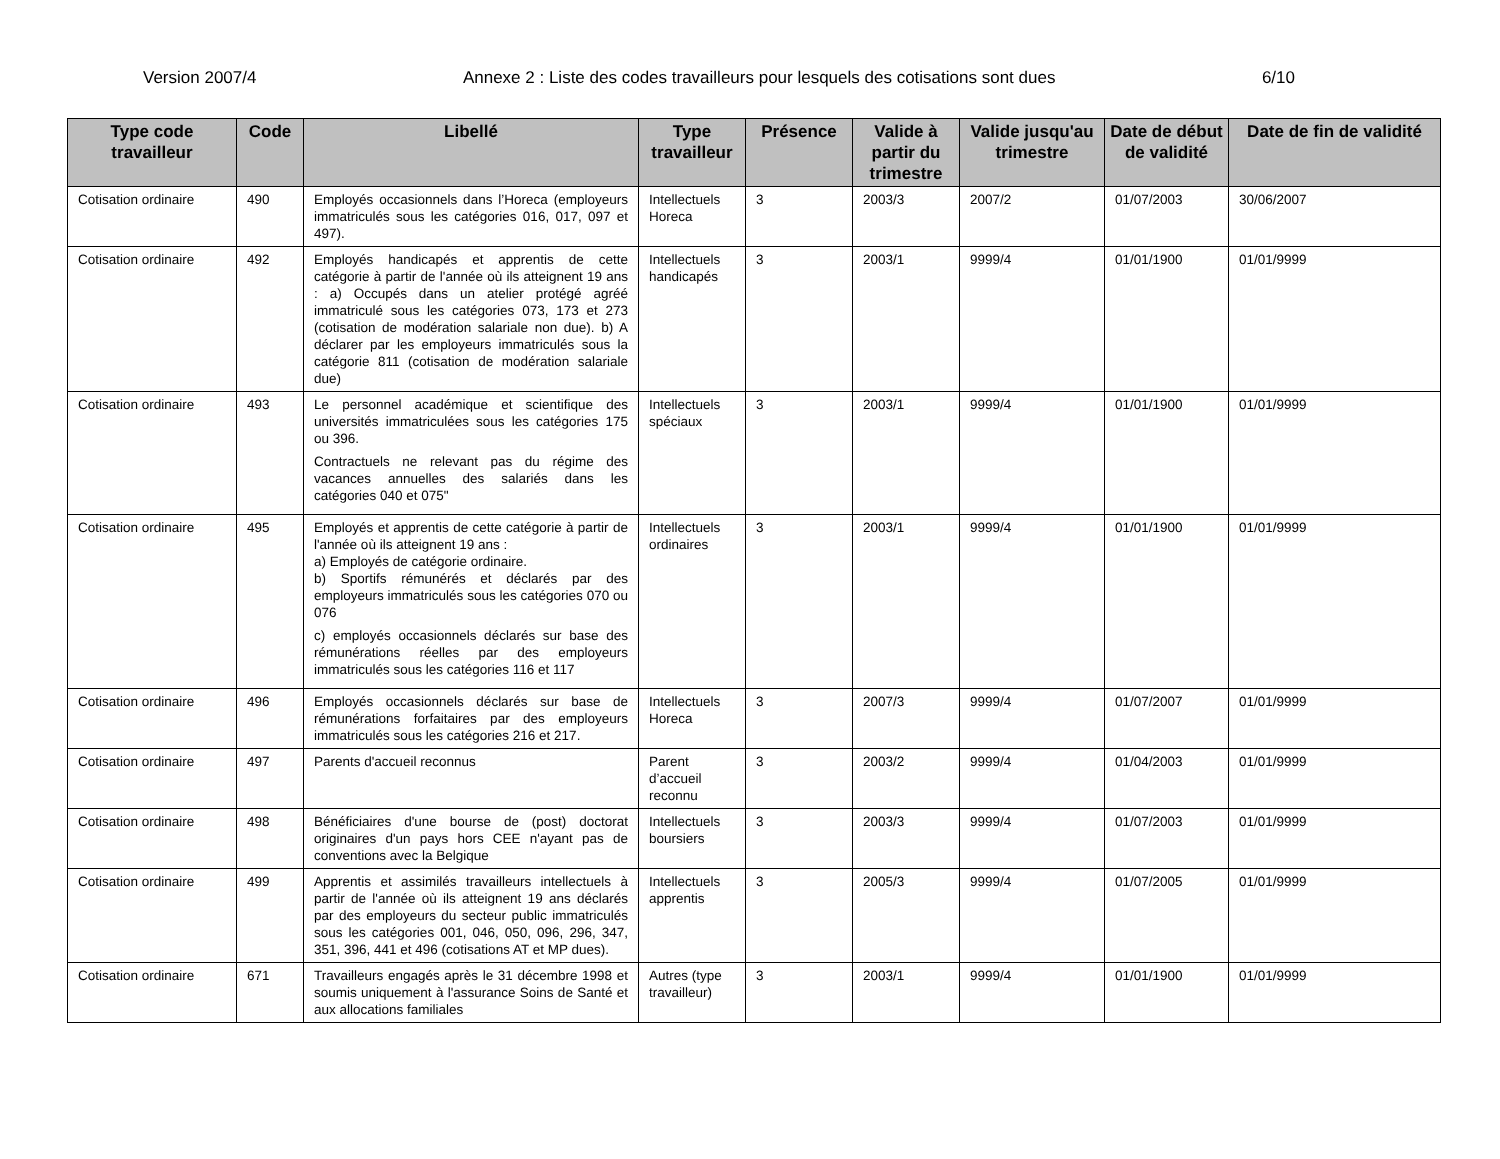Version 2007/4 Annexe 2 : Liste des codes travailleurs pour lesquels des cotisations sont dues 6/10
| Type code travailleur | Code | Libellé | Type travailleur | Présence | Valide à partir du trimestre | Valide jusqu'au trimestre | Date de début de validité | Date de fin de validité |
| --- | --- | --- | --- | --- | --- | --- | --- | --- |
| Cotisation ordinaire | 490 | Employés occasionnels dans l’Horeca (employeurs immatriculés sous les catégories 016, 017, 097 et 497). | Intellectuels Horeca | 3 | 2003/3 | 2007/2 | 01/07/2003 | 30/06/2007 |
| Cotisation ordinaire | 492 | Employés handicapés et apprentis de cette catégorie à partir de l'année où ils atteignent 19 ans : a) Occupés dans un atelier protégé agréé immatriculé sous les catégories 073, 173 et 273 (cotisation de modération salariale non due). b) A déclarer par les employeurs immatriculés sous la catégorie 811 (cotisation de modération salariale due) | Intellectuels handicapés | 3 | 2003/1 | 9999/4 | 01/01/1900 | 01/01/9999 |
| Cotisation ordinaire | 493 | Le personnel académique et scientifique des universités immatriculées sous les catégories 175 ou 396. Contractuels ne relevant pas du régime des vacances annuelles des salariés dans les catégories 040 et 075" | Intellectuels spéciaux | 3 | 2003/1 | 9999/4 | 01/01/1900 | 01/01/9999 |
| Cotisation ordinaire | 495 | Employés et apprentis de cette catégorie à partir de l'année où ils atteignent 19 ans : a) Employés de catégorie ordinaire. b) Sportifs rémunérés et déclarés par des employeurs immatriculés sous les catégories 070 ou 076 c) employés occasionnels déclarés sur base des rémunérations réelles par des employeurs immatriculés sous les catégories 116 et 117 | Intellectuels ordinaires | 3 | 2003/1 | 9999/4 | 01/01/1900 | 01/01/9999 |
| Cotisation ordinaire | 496 | Employés occasionnels déclarés sur base de rémunérations forfaitaires par des employeurs immatriculés sous les catégories 216 et 217. | Intellectuels Horeca | 3 | 2007/3 | 9999/4 | 01/07/2007 | 01/01/9999 |
| Cotisation ordinaire | 497 | Parents d'accueil reconnus | Parent d’accueil reconnu | 3 | 2003/2 | 9999/4 | 01/04/2003 | 01/01/9999 |
| Cotisation ordinaire | 498 | Bénéficiaires d'une bourse de (post) doctorat originaires d'un pays hors CEE n'ayant pas de conventions avec la Belgique | Intellectuels boursiers | 3 | 2003/3 | 9999/4 | 01/07/2003 | 01/01/9999 |
| Cotisation ordinaire | 499 | Apprentis et assimilés travailleurs intellectuels à partir de l'année où ils atteignent 19 ans déclarés par des employeurs du secteur public immatriculés sous les catégories 001, 046, 050, 096, 296, 347, 351, 396, 441 et 496 (cotisations AT et MP dues). | Intellectuels apprentis | 3 | 2005/3 | 9999/4 | 01/07/2005 | 01/01/9999 |
| Cotisation ordinaire | 671 | Travailleurs engagés après le 31 décembre 1998 et soumis uniquement à l'assurance Soins de Santé et aux allocations familiales | Autres (type travailleur) | 3 | 2003/1 | 9999/4 | 01/01/1900 | 01/01/9999 |